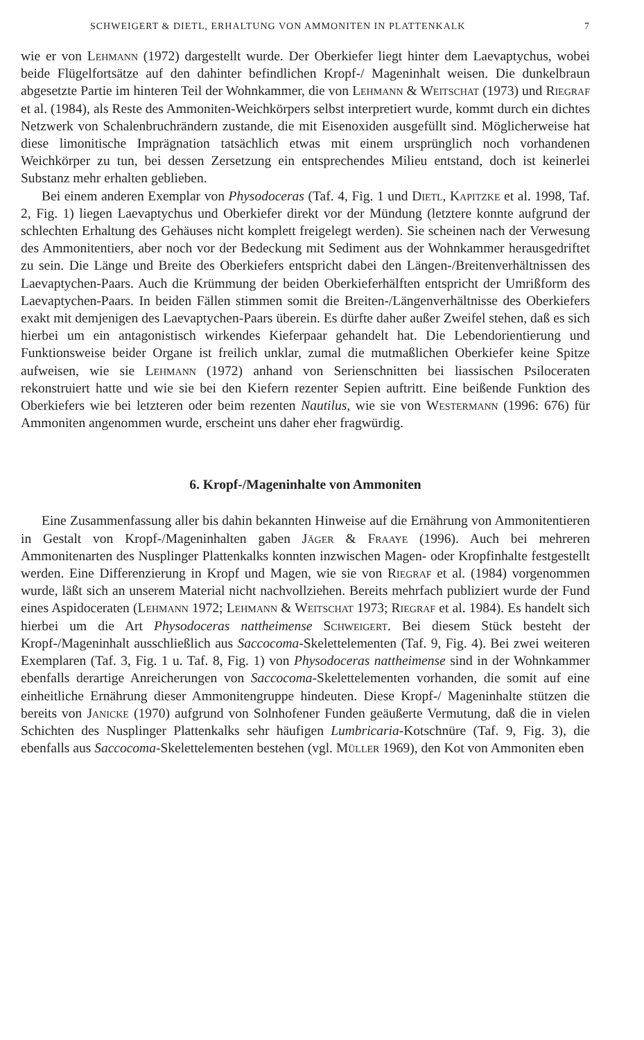SCHWEIGERT & DIETL, ERHALTUNG VON AMMONITEN IN PLATTENKALK 7
wie er von Lehmann (1972) dargestellt wurde. Der Oberkiefer liegt hinter dem Laevaptychus, wobei beide Flügelfortsätze auf den dahinter befindlichen Kropf-/ Mageninhalt weisen. Die dunkelbraun abgesetzte Partie im hinteren Teil der Wohnkammer, die von Lehmann & Weitschat (1973) und Riegraf et al. (1984), als Reste des Ammoniten-Weichkörpers selbst interpretiert wurde, kommt durch ein dichtes Netzwerk von Schalenbruchrändern zustande, die mit Eisenoxiden ausgefüllt sind. Möglicherweise hat diese limonitische Imprägnation tatsächlich etwas mit einem ursprünglich noch vorhandenen Weichkörper zu tun, bei dessen Zersetzung ein entsprechendes Milieu entstand, doch ist keinerlei Substanz mehr erhalten geblieben.
Bei einem anderen Exemplar von Physodoceras (Taf. 4, Fig. 1 und Dietl, Kapitzke et al. 1998, Taf. 2, Fig. 1) liegen Laevaptychus und Oberkiefer direkt vor der Mündung (letztere konnte aufgrund der schlechten Erhaltung des Gehäuses nicht komplett freigelegt werden). Sie scheinen nach der Verwesung des Ammonitentiers, aber noch vor der Bedeckung mit Sediment aus der Wohnkammer herausgedriftet zu sein. Die Länge und Breite des Oberkiefers entspricht dabei den Längen-/Breitenverhältnissen des Laevaptychen-Paars. Auch die Krümmung der beiden Oberkieferhälften entspricht der Umrißform des Laevaptychen-Paars. In beiden Fällen stimmen somit die Breiten-/Längenverhältnisse des Oberkiefers exakt mit demjenigen des Laevaptychen-Paars überein. Es dürfte daher außer Zweifel stehen, daß es sich hierbei um ein antagonistisch wirkendes Kieferpaar gehandelt hat. Die Lebendorientierung und Funktionsweise beider Organe ist freilich unklar, zumal die mutmaßlichen Oberkiefer keine Spitze aufweisen, wie sie Lehmann (1972) anhand von Serienschnitten bei liassischen Psiloceraten rekonstruiert hatte und wie sie bei den Kiefern rezenter Sepien auftritt. Eine beißende Funktion des Oberkiefers wie bei letzteren oder beim rezenten Nautilus, wie sie von Westermann (1996: 676) für Ammoniten angenommen wurde, erscheint uns daher eher fragwürdig.
6. Kropf-/Mageninhalte von Ammoniten
Eine Zusammenfassung aller bis dahin bekannten Hinweise auf die Ernährung von Ammonitentieren in Gestalt von Kropf-/Mageninhalten gaben Jäger & Fraaye (1996). Auch bei mehreren Ammonitenarten des Nusplinger Plattenkalks konnten inzwischen Magen- oder Kropfinhalte festgestellt werden. Eine Differenzierung in Kropf und Magen, wie sie von Riegraf et al. (1984) vorgenommen wurde, läßt sich an unserem Material nicht nachvollziehen. Bereits mehrfach publiziert wurde der Fund eines Aspidoceraten (Lehmann 1972; Lehmann & Weitschat 1973; Riegraf et al. 1984). Es handelt sich hierbei um die Art Physodoceras nattheimense Schweigert. Bei diesem Stück besteht der Kropf-/Mageninhalt ausschließlich aus Saccocoma-Skelettelementen (Taf. 9, Fig. 4). Bei zwei weiteren Exemplaren (Taf. 3, Fig. 1 u. Taf. 8, Fig. 1) von Physodoceras nattheimense sind in der Wohnkammer ebenfalls derartige Anreicherungen von Saccocoma-Skelettelementen vorhanden, die somit auf eine einheitliche Ernährung dieser Ammonitengruppe hindeuten. Diese Kropf-/ Mageninhalte stützen die bereits von Janicke (1970) aufgrund von Solnhofener Funden geäußerte Vermutung, daß die in vielen Schichten des Nusplinger Plattenkalks sehr häufigen Lumbricaria-Kotschnüre (Taf. 9, Fig. 3), die ebenfalls aus Saccocoma-Skelettelementen bestehen (vgl. Müller 1969), den Kot von Ammoniten eben